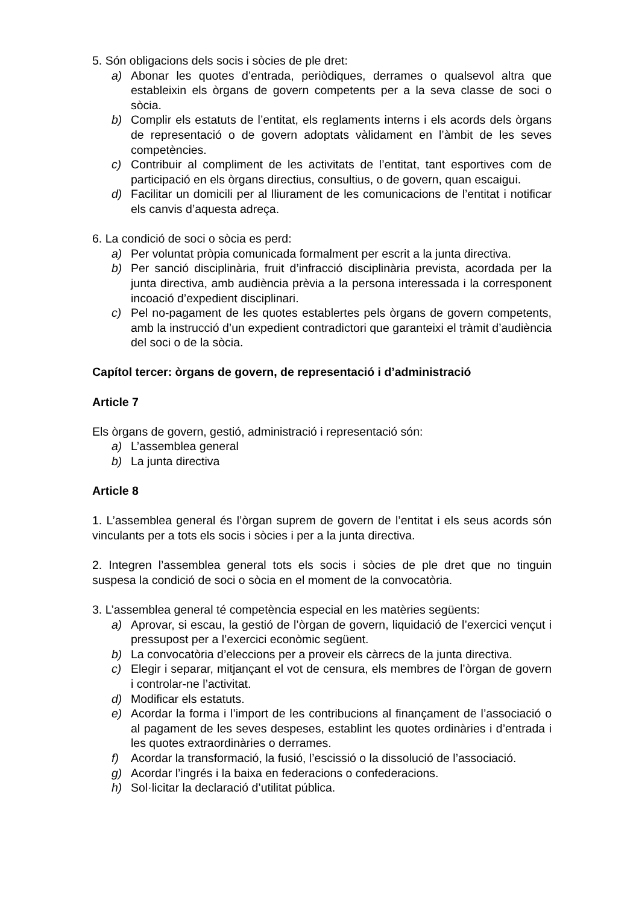5. Són obligacions dels socis i sòcies de ple dret:
a) Abonar les quotes d’entrada, periòdiques, derrames o qualsevol altra que estableixin els òrgans de govern competents per a la seva classe de soci o sòcia.
b) Complir els estatuts de l’entitat, els reglaments interns i els acords dels òrgans de representació o de govern adoptats vàlidament en l’àmbit de les seves competències.
c) Contribuir al compliment de les activitats de l’entitat, tant esportives com de participació en els òrgans directius, consultius, o de govern, quan escaigui.
d) Facilitar un domicili per al lliurament de les comunicacions de l’entitat i notificar els canvis d’aquesta adreça.
6. La condició de soci o sòcia es perd:
a) Per voluntat pròpia comunicada formalment per escrit a la junta directiva.
b) Per sanció disciplinària, fruit d’infracció disciplinària prevista, acordada per la junta directiva, amb audiència prèvia a la persona interessada i la corresponent incoació d’expedient disciplinari.
c) Pel no-pagament de les quotes establertes pels òrgans de govern competents, amb la instrucció d’un expedient contradictori que garanteixi el tràmit d’audiència del soci o de la sòcia.
Capítol tercer: òrgans de govern, de representació i d’administració
Article 7
Els òrgans de govern, gestió, administració i representació són:
a) L’assemblea general
b) La junta directiva
Article 8
1. L’assemblea general és l’òrgan suprem de govern de l’entitat i els seus acords són vinculants per a tots els socis i sòcies i per a la junta directiva.
2. Integren l’assemblea general tots els socis i sòcies de ple dret que no tinguin suspesa la condició de soci o sòcia en el moment de la convocatòria.
3. L’assemblea general té competència especial en les matèries següents:
a) Aprovar, si escau, la gestió de l’òrgan de govern, liquidació de l’exercici vençut i pressupost per a l’exercici econòmic següent.
b) La convocatòria d’eleccions per a proveir els càrrecs de la junta directiva.
c) Elegir i separar, mitjançant el vot de censura, els membres de l’òrgan de govern i controlar-ne l’activitat.
d) Modificar els estatuts.
e) Acordar la forma i l’import de les contribucions al finançament de l’associació o al pagament de les seves despeses, establint les quotes ordinàries i d’entrada i les quotes extraordinàries o derrames.
f) Acordar la transformació, la fusió, l’escissió o la dissolució de l’associació.
g) Acordar l’ingrés i la baixa en federacions o confederacions.
h) Sol·licitar la declaració d’utilitat pública.